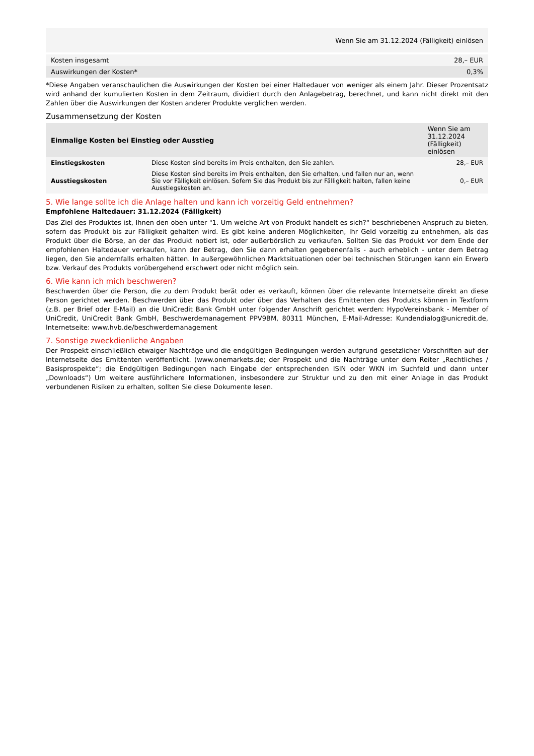| Wenn Sie am 31.12.2024 (Fälligkeit) einlösen | |
| Kosten insgesamt | 28,– EUR |
| Auswirkungen der Kosten* | 0,3% |
*Diese Angaben veranschaulichen die Auswirkungen der Kosten bei einer Haltedauer von weniger als einem Jahr. Dieser Prozentsatz wird anhand der kumulierten Kosten in dem Zeitraum, dividiert durch den Anlagebetrag, berechnet, und kann nicht direkt mit den Zahlen über die Auswirkungen der Kosten anderer Produkte verglichen werden.
Zusammensetzung der Kosten
| Einmalige Kosten bei Einstieg oder Ausstieg | | Wenn Sie am 31.12.2024 (Fälligkeit) einlösen |
| --- | --- | --- |
| Einstiegskosten | Diese Kosten sind bereits im Preis enthalten, den Sie zahlen. | 28,– EUR |
| Ausstiegskosten | Diese Kosten sind bereits im Preis enthalten, den Sie erhalten, und fallen nur an, wenn Sie vor Fälligkeit einlösen. Sofern Sie das Produkt bis zur Fälligkeit halten, fallen keine Ausstiegskosten an. | 0,– EUR |
5. Wie lange sollte ich die Anlage halten und kann ich vorzeitig Geld entnehmen?
Empfohlene Haltedauer: 31.12.2024 (Fälligkeit)
Das Ziel des Produktes ist, Ihnen den oben unter "1. Um welche Art von Produkt handelt es sich?“ beschriebenen Anspruch zu bieten, sofern das Produkt bis zur Fälligkeit gehalten wird. Es gibt keine anderen Möglichkeiten, Ihr Geld vorzeitig zu entnehmen, als das Produkt über die Börse, an der das Produkt notiert ist, oder außerbörslich zu verkaufen. Sollten Sie das Produkt vor dem Ende der empfohlenen Haltedauer verkaufen, kann der Betrag, den Sie dann erhalten gegebenenfalls - auch erheblich - unter dem Betrag liegen, den Sie andernfalls erhalten hätten. In außergewöhnlichen Marktsituationen oder bei technischen Störungen kann ein Erwerb bzw. Verkauf des Produkts vorübergehend erschwert oder nicht möglich sein.
6. Wie kann ich mich beschweren?
Beschwerden über die Person, die zu dem Produkt berät oder es verkauft, können über die relevante Internetseite direkt an diese Person gerichtet werden. Beschwerden über das Produkt oder über das Verhalten des Emittenten des Produkts können in Textform (z.B. per Brief oder E-Mail) an die UniCredit Bank GmbH unter folgender Anschrift gerichtet werden: HypoVereinsbank - Member of UniCredit, UniCredit Bank GmbH, Beschwerdemanagement PPV9BM, 80311 München, E-Mail-Adresse: Kundendialog@unicredit.de, Internetseite: www.hvb.de/beschwerdemanagement
7. Sonstige zweckdienliche Angaben
Der Prospekt einschließlich etwaiger Nachträge und die endgültigen Bedingungen werden aufgrund gesetzlicher Vorschriften auf der Internetseite des Emittenten veröffentlicht. (www.onemarkets.de; der Prospekt und die Nachträge unter dem Reiter „Rechtliches / Basisprospekte“; die Endgültigen Bedingungen nach Eingabe der entsprechenden ISIN oder WKN im Suchfeld und dann unter „Downloads“) Um weitere ausführlichere Informationen, insbesondere zur Struktur und zu den mit einer Anlage in das Produkt verbundenen Risiken zu erhalten, sollten Sie diese Dokumente lesen.